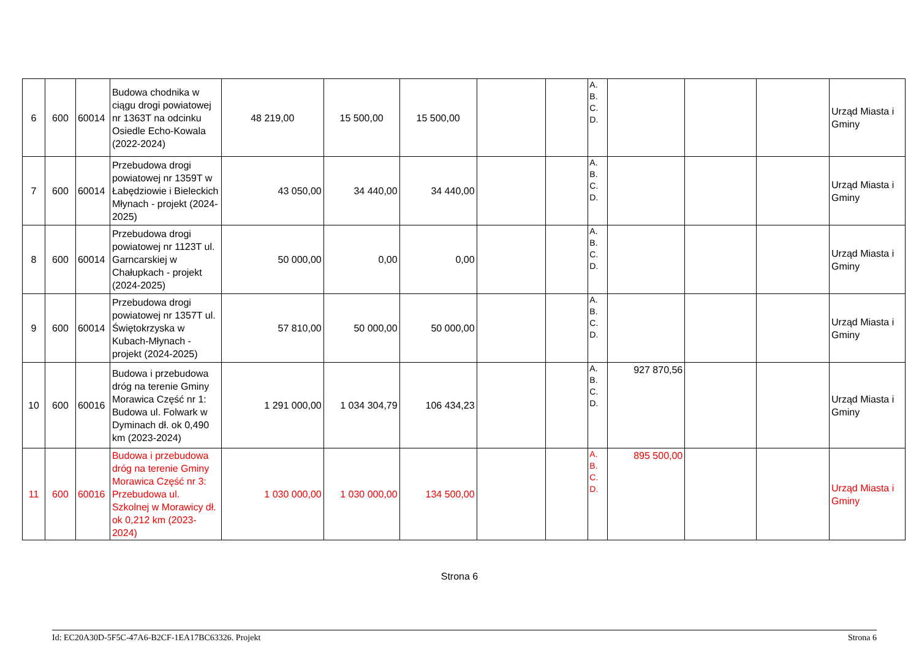| 6 | 600 | 60014 | Budowa chodnika w ciągu drogi powiatowej nr 1363T na odcinku Osiedle Echo-Kowala (2022-2024) | 48 219,00 | 15 500,00 | 15 500,00 | | | A. B. C. D. | | | | Urząd Miasta i Gminy |
| 7 | 600 | 60014 | Przebudowa drogi powiatowej nr 1359T w Łabędziowie i Bieleckich Młynach - projekt (2024-2025) | 43 050,00 | 34 440,00 | 34 440,00 | | | A. B. C. D. | | | | Urząd Miasta i Gminy |
| 8 | 600 | 60014 | Przebudowa drogi powiatowej nr 1123T ul. Garncarskiej w Chałupkach - projekt (2024-2025) | 50 000,00 | 0,00 | 0,00 | | | A. B. C. D. | | | | Urząd Miasta i Gminy |
| 9 | 600 | 60014 | Przebudowa drogi powiatowej nr 1357T ul. Świętokrzyska w Kubach-Młynach - projekt (2024-2025) | 57 810,00 | 50 000,00 | 50 000,00 | | | A. B. C. D. | | | | Urząd Miasta i Gminy |
| 10 | 600 | 60016 | Budowa i przebudowa dróg na terenie Gminy Morawica Część nr 1: Budowa ul. Folwark w Dyminach dł. ok 0,490 km (2023-2024) | 1 291 000,00 | 1 034 304,79 | 106 434,23 | | | A. B. C. D. | 927 870,56 | | | Urząd Miasta i Gminy |
| 11 | 600 | 60016 | Budowa i przebudowa dróg na terenie Gminy Morawica Część nr 3: Przebudowa ul. Szkolnej w Morawicy dł. ok 0,212 km (2023-2024) | 1 030 000,00 | 1 030 000,00 | 134 500,00 | | | A. B. C. D. | 895 500,00 | | | Urząd Miasta i Gminy |
Strona 6
Id: EC20A30D-5F5C-47A6-B2CF-1EA17BC63326. Projekt Strona 6